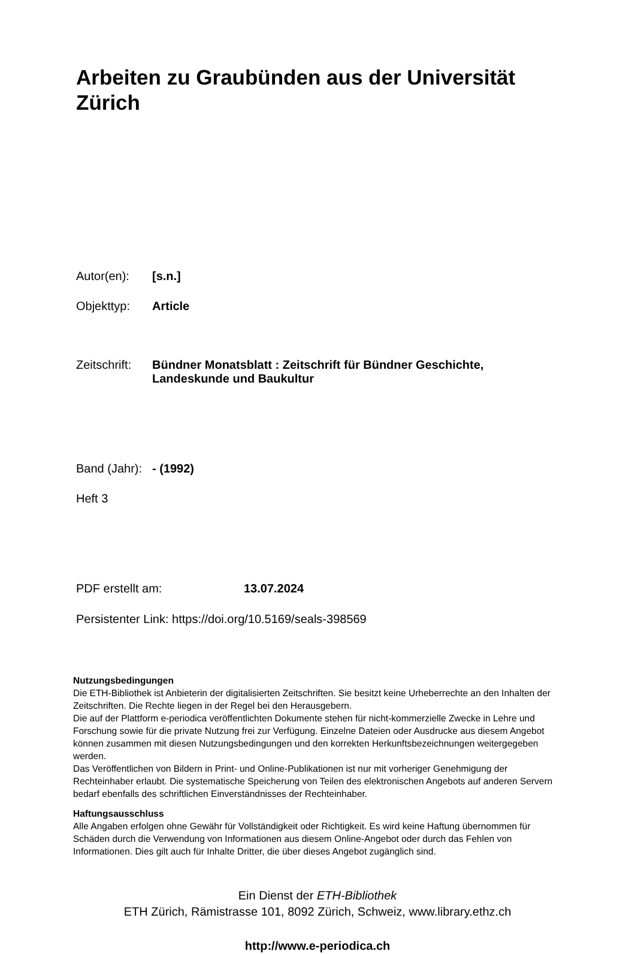Arbeiten zu Graubünden aus der Universität Zürich
Autor(en): [s.n.]
Objekttyp: Article
Zeitschrift:
Bündner Monatsblatt : Zeitschrift für Bündner Geschichte,
Landeskunde und Baukultur
Band (Jahr):
- (1992)
Heft 3
PDF erstellt am: 13.07.2024
Persistenter Link: https://doi.org/10.5169/seals-398569
Nutzungsbedingungen
Die ETH-Bibliothek ist Anbieterin der digitalisierten Zeitschriften. Sie besitzt keine Urheberrechte an den Inhalten der Zeitschriften. Die Rechte liegen in der Regel bei den Herausgebern.
Die auf der Plattform e-periodica veröffentlichten Dokumente stehen für nicht-kommerzielle Zwecke in Lehre und Forschung sowie für die private Nutzung frei zur Verfügung. Einzelne Dateien oder Ausdrucke aus diesem Angebot können zusammen mit diesen Nutzungsbedingungen und den korrekten Herkunftsbezeichnungen weitergegeben werden.
Das Veröffentlichen von Bildern in Print- und Online-Publikationen ist nur mit vorheriger Genehmigung der Rechteinhaber erlaubt. Die systematische Speicherung von Teilen des elektronischen Angebots auf anderen Servern bedarf ebenfalls des schriftlichen Einverständnisses der Rechteinhaber.
Haftungsausschluss
Alle Angaben erfolgen ohne Gewähr für Vollständigkeit oder Richtigkeit. Es wird keine Haftung übernommen für Schäden durch die Verwendung von Informationen aus diesem Online-Angebot oder durch das Fehlen von Informationen. Dies gilt auch für Inhalte Dritter, die über dieses Angebot zugänglich sind.
Ein Dienst der ETH-Bibliothek
ETH Zürich, Rämistrasse 101, 8092 Zürich, Schweiz, www.library.ethz.ch
http://www.e-periodica.ch